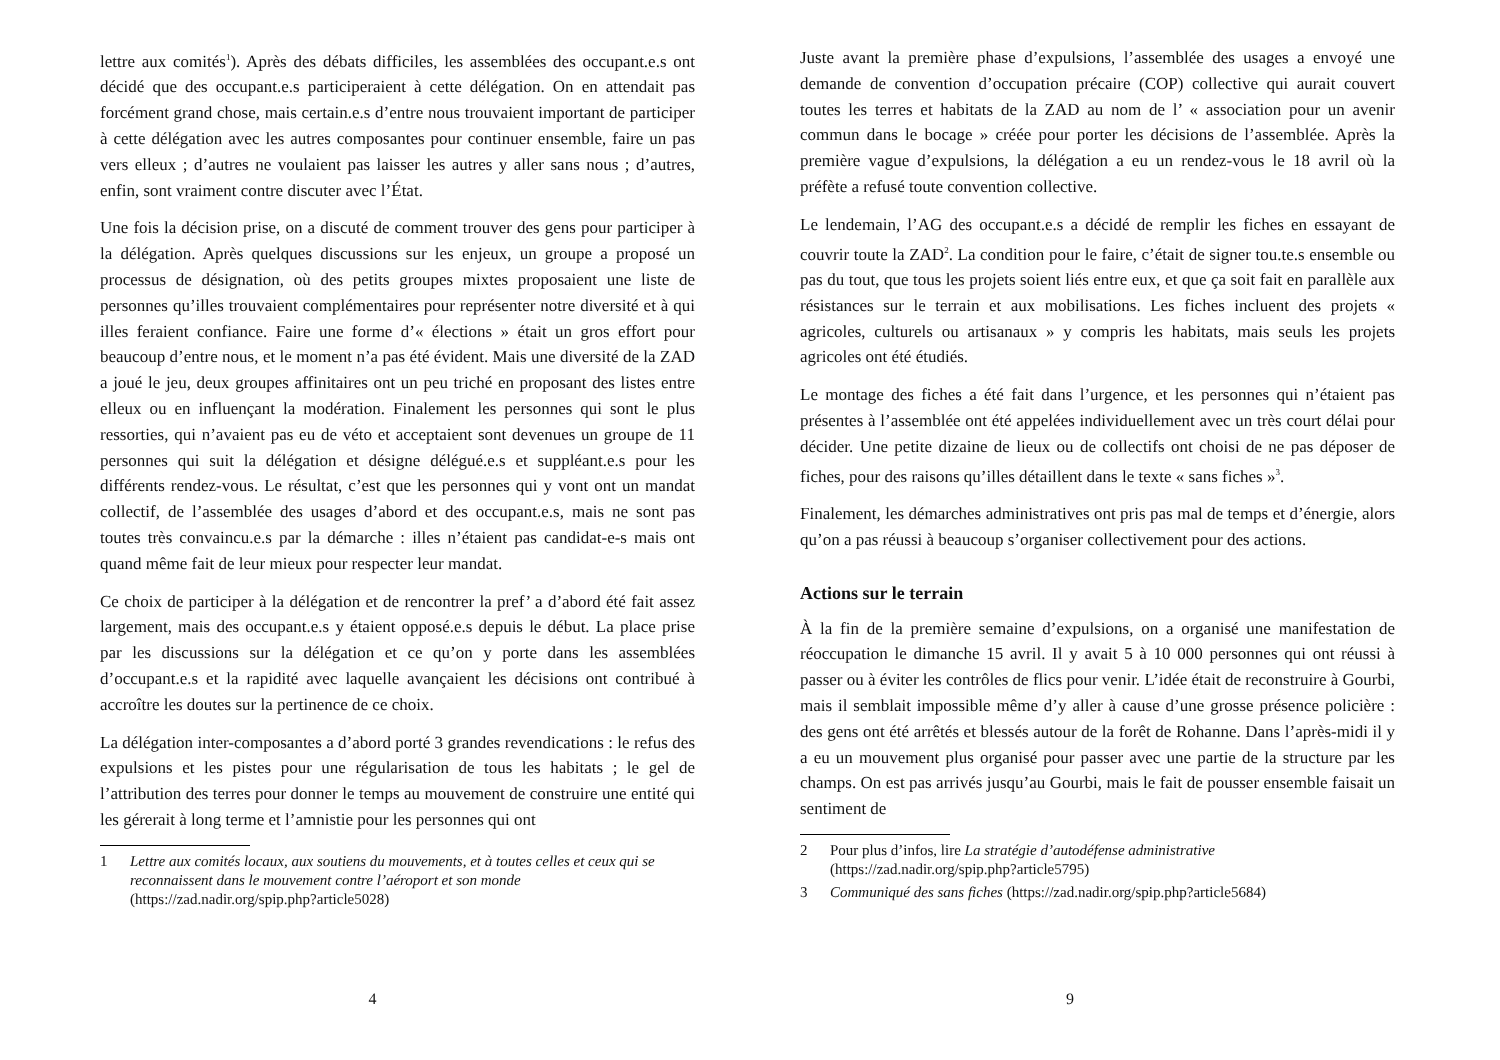lettre aux comités<sup>1</sup>). Après des débats difficiles, les assemblées des occupant.e.s ont décidé que des occupant.e.s participeraient à cette délégation. On en attendait pas forcément grand chose, mais certain.e.s d’entre nous trouvaient important de participer à cette délégation avec les autres composantes pour continuer ensemble, faire un pas vers elleux ; d’autres ne voulaient pas laisser les autres y aller sans nous ; d’autres, enfin, sont vraiment contre discuter avec l’État.
Une fois la décision prise, on a discuté de comment trouver des gens pour participer à la délégation. Après quelques discussions sur les enjeux, un groupe a proposé un processus de désignation, où des petits groupes mixtes proposaient une liste de personnes qu’illes trouvaient complémentaires pour représenter notre diversité et à qui illes feraient confiance. Faire une forme d’« élections » était un gros effort pour beaucoup d’entre nous, et le moment n’a pas été évident. Mais une diversité de la ZAD a joué le jeu, deux groupes affinitaires ont un peu triché en proposant des listes entre elleux ou en influençant la modération. Finalement les personnes qui sont le plus ressorties, qui n’avaient pas eu de véto et acceptaient sont devenues un groupe de 11 personnes qui suit la délégation et désigne délégué.e.s et suppléant.e.s pour les différents rendez-vous. Le résultat, c’est que les personnes qui y vont ont un mandat collectif, de l’assemblée des usages d’abord et des occupant.e.s, mais ne sont pas toutes très convaincu.e.s par la démarche : illes n’étaient pas candidat-e-s mais ont quand même fait de leur mieux pour respecter leur mandat.
Ce choix de participer à la délégation et de rencontrer la pref’ a d’abord été fait assez largement, mais des occupant.e.s y étaient opposé.e.s depuis le début. La place prise par les discussions sur la délégation et ce qu’on y porte dans les assemblées d’occupant.e.s et la rapidité avec laquelle avançaient les décisions ont contribué à accroître les doutes sur la pertinence de ce choix.
La délégation inter-composantes a d’abord porté 3 grandes revendications : le refus des expulsions et les pistes pour une régularisation de tous les habitats ; le gel de l’attribution des terres pour donner le temps au mouvement de construire une entité qui les gérerait à long terme et l’amnistie pour les personnes qui ont
1 Lettre aux comités locaux, aux soutiens du mouvements, et à toutes celles et ceux qui se reconnaissent dans le mouvement contre l’aéroport et son monde (https://zad.nadir.org/spip.php?article5028)
4
Juste avant la première phase d’expulsions, l’assemblée des usages a envoyé une demande de convention d’occupation précaire (COP) collective qui aurait couvert toutes les terres et habitats de la ZAD au nom de l’ « association pour un avenir commun dans le bocage » créée pour porter les décisions de l’assemblée. Après la première vague d’expulsions, la délégation a eu un rendez-vous le 18 avril où la préfète a refusé toute convention collective.
Le lendemain, l’AG des occupant.e.s a décidé de remplir les fiches en essayant de couvrir toute la ZAD<sup>2</sup>. La condition pour le faire, c’était de signer tou.te.s ensemble ou pas du tout, que tous les projets soient liés entre eux, et que ça soit fait en parallèle aux résistances sur le terrain et aux mobilisations. Les fiches incluent des projets « agricoles, culturels ou artisanaux » y compris les habitats, mais seuls les projets agricoles ont été étudiés.
Le montage des fiches a été fait dans l’urgence, et les personnes qui n’étaient pas présentes à l’assemblée ont été appelées individuellement avec un très court délai pour décider. Une petite dizaine de lieux ou de collectifs ont choisi de ne pas déposer de fiches, pour des raisons qu’illes détaillent dans le texte « sans fiches »<sup>3</sup>.
Finalement, les démarches administratives ont pris pas mal de temps et d’énergie, alors qu’on a pas réussi à beaucoup s’organiser collectivement pour des actions.
Actions sur le terrain
À la fin de la première semaine d’expulsions, on a organisé une manifestation de réoccupation le dimanche 15 avril. Il y avait 5 à 10 000 personnes qui ont réussi à passer ou à éviter les contrôles de flics pour venir. L’idée était de reconstruire à Gourbi, mais il semblait impossible même d’y aller à cause d’une grosse présence policière : des gens ont été arrêtés et blessés autour de la forêt de Rohanne. Dans l’après-midi il y a eu un mouvement plus organisé pour passer avec une partie de la structure par les champs. On est pas arrivés jusqu’au Gourbi, mais le fait de pousser ensemble faisait un sentiment de
2 Pour plus d’infos, lire La stratégie d’autodéfense administrative (https://zad.nadir.org/spip.php?article5795)
3 Communiqué des sans fiches (https://zad.nadir.org/spip.php?article5684)
9